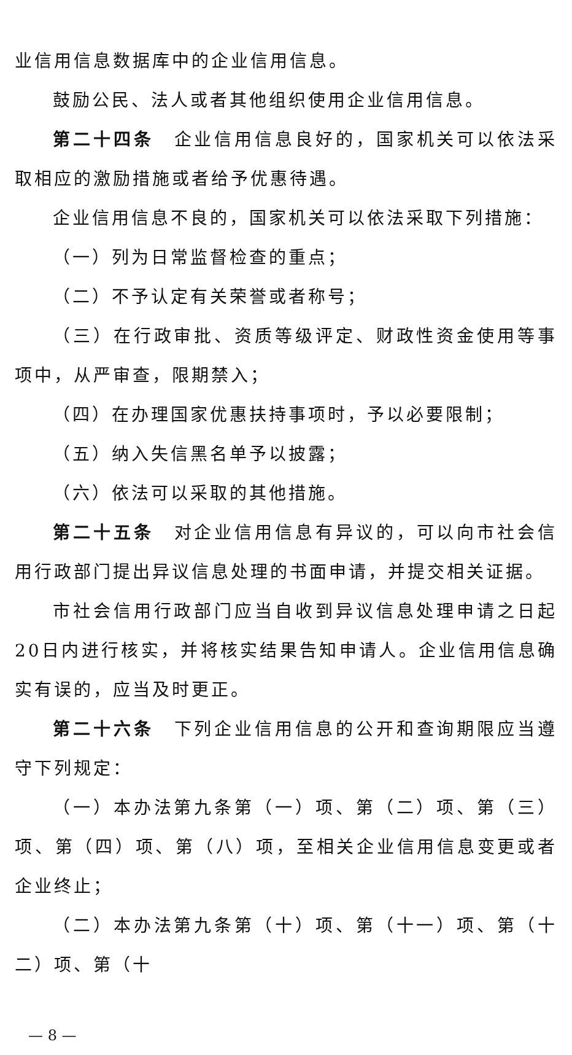业信用信息数据库中的企业信用信息。
鼓励公民、法人或者其他组织使用企业信用信息。
第二十四条　企业信用信息良好的，国家机关可以依法采取相应的激励措施或者给予优惠待遇。
企业信用信息不良的，国家机关可以依法采取下列措施：
（一）列为日常监督检查的重点；
（二）不予认定有关荣誉或者称号；
（三）在行政审批、资质等级评定、财政性资金使用等事项中，从严审查，限期禁入；
（四）在办理国家优惠扶持事项时，予以必要限制；
（五）纳入失信黑名单予以披露；
（六）依法可以采取的其他措施。
第二十五条　对企业信用信息有异议的，可以向市社会信用行政部门提出异议信息处理的书面申请，并提交相关证据。
市社会信用行政部门应当自收到异议信息处理申请之日起20日内进行核实，并将核实结果告知申请人。企业信用信息确实有误的，应当及时更正。
第二十六条　下列企业信用信息的公开和查询期限应当遵守下列规定：
（一）本办法第九条第（一）项、第（二）项、第（三）项、第（四）项、第（八）项，至相关企业信用信息变更或者企业终止；
（二）本办法第九条第（十）项、第（十一）项、第（十二）项、第（十
— 8 —